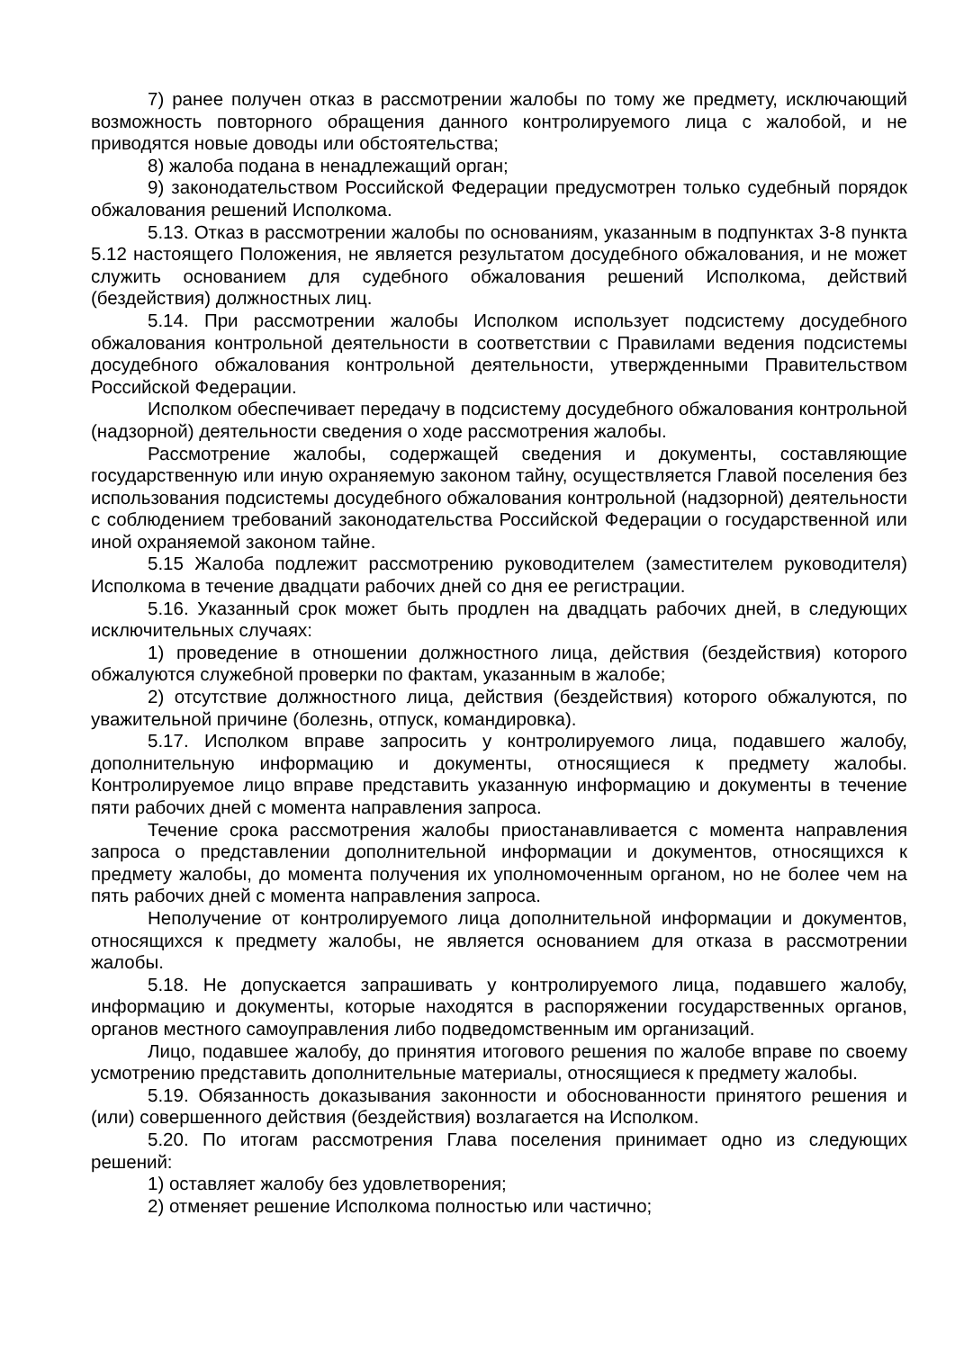7) ранее получен отказ в рассмотрении жалобы по тому же предмету, исключающий возможность повторного обращения данного контролируемого лица с жалобой, и не приводятся новые доводы или обстоятельства;
8) жалоба подана в ненадлежащий орган;
9) законодательством Российской Федерации предусмотрен только судебный порядок обжалования решений Исполкома.
5.13. Отказ в рассмотрении жалобы по основаниям, указанным в подпунктах 3-8 пункта 5.12 настоящего Положения, не является результатом досудебного обжалования, и не может служить основанием для судебного обжалования решений Исполкома, действий (бездействия) должностных лиц.
5.14. При рассмотрении жалобы Исполком использует подсистему досудебного обжалования контрольной деятельности в соответствии с Правилами ведения подсистемы досудебного обжалования контрольной деятельности, утвержденными Правительством Российской Федерации.
Исполком обеспечивает передачу в подсистему досудебного обжалования контрольной (надзорной) деятельности сведения о ходе рассмотрения жалобы.
Рассмотрение жалобы, содержащей сведения и документы, составляющие государственную или иную охраняемую законом тайну, осуществляется Главой поселения без использования подсистемы досудебного обжалования контрольной (надзорной) деятельности с соблюдением требований законодательства Российской Федерации о государственной или иной охраняемой законом тайне.
5.15 Жалоба подлежит рассмотрению руководителем (заместителем руководителя) Исполкома в течение двадцати рабочих дней со дня ее регистрации.
5.16. Указанный срок может быть продлен на двадцать рабочих дней, в следующих исключительных случаях:
1) проведение в отношении должностного лица, действия (бездействия) которого обжалуются служебной проверки по фактам, указанным в жалобе;
2) отсутствие должностного лица, действия (бездействия) которого обжалуются, по уважительной причине (болезнь, отпуск, командировка).
5.17. Исполком вправе запросить у контролируемого лица, подавшего жалобу, дополнительную информацию и документы, относящиеся к предмету жалобы. Контролируемое лицо вправе представить указанную информацию и документы в течение пяти рабочих дней с момента направления запроса.
Течение срока рассмотрения жалобы приостанавливается с момента направления запроса о представлении дополнительной информации и документов, относящихся к предмету жалобы, до момента получения их уполномоченным органом, но не более чем на пять рабочих дней с момента направления запроса.
Неполучение от контролируемого лица дополнительной информации и документов, относящихся к предмету жалобы, не является основанием для отказа в рассмотрении жалобы.
5.18. Не допускается запрашивать у контролируемого лица, подавшего жалобу, информацию и документы, которые находятся в распоряжении государственных органов, органов местного самоуправления либо подведомственным им организаций.
Лицо, подавшее жалобу, до принятия итогового решения по жалобе вправе по своему усмотрению представить дополнительные материалы, относящиеся к предмету жалобы.
5.19. Обязанность доказывания законности и обоснованности принятого решения и (или) совершенного действия (бездействия) возлагается на Исполком.
5.20. По итогам рассмотрения Глава поселения принимает одно из следующих решений:
1) оставляет жалобу без удовлетворения;
2) отменяет решение Исполкома полностью или частично;